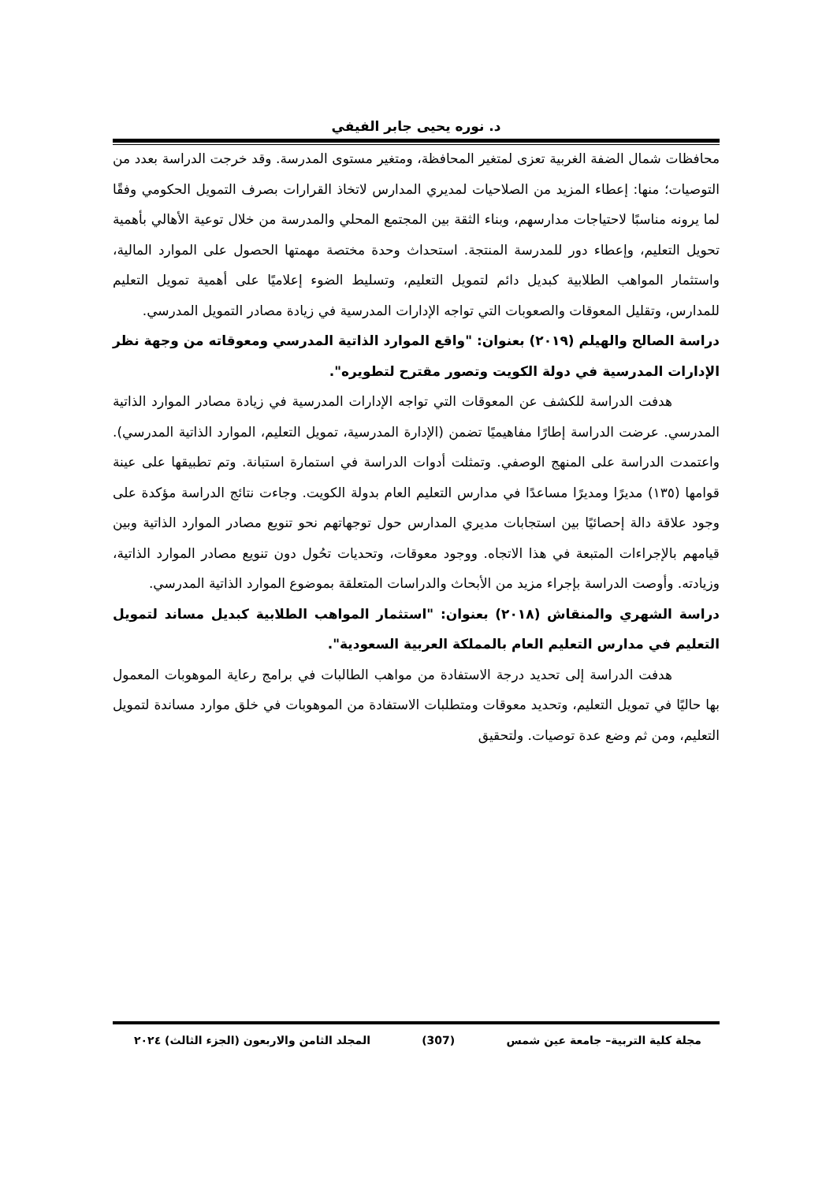د. نوره يحيى جابر الفيفي
محافظات شمال الضفة الغربية تعزى لمتغير المحافظة، ومتغير مستوى المدرسة. وقد خرجت الدراسة بعدد من التوصيات؛ منها: إعطاء المزيد من الصلاحيات لمديري المدارس لاتخاذ القرارات بصرف التمويل الحكومي وفقًا لما يرونه مناسبًا لاحتياجات مدارسهم، وبناء الثقة بين المجتمع المحلي والمدرسة من خلال توعية الأهالي بأهمية تحويل التعليم، وإعطاء دور للمدرسة المنتجة. استحداث وحدة مختصة مهمتها الحصول على الموارد المالية، واستثمار المواهب الطلابية كبديل دائم لتمويل التعليم، وتسليط الضوء إعلاميًا على أهمية تمويل التعليم للمدارس، وتقليل المعوقات والصعوبات التي تواجه الإدارات المدرسية في زيادة مصادر التمويل المدرسي.
دراسة الصالح والهيلم (٢٠١٩) بعنوان: "واقع الموارد الذاتية المدرسي ومعوقاته من وجهة نظر الإدارات المدرسية في دولة الكويت وتصور مقترح لتطويره".
هدفت الدراسة للكشف عن المعوقات التي تواجه الإدارات المدرسية في زيادة مصادر الموارد الذاتية المدرسي. عرضت الدراسة إطارًا مفاهيميًا تضمن (الإدارة المدرسية، تمويل التعليم، الموارد الذاتية المدرسي). واعتمدت الدراسة على المنهج الوصفي. وتمثلت أدوات الدراسة في استمارة استبانة. وتم تطبيقها على عينة قوامها (١٣٥) مديرًا ومديرًا مساعدًا في مدارس التعليم العام بدولة الكويت. وجاءت نتائج الدراسة مؤكدة على وجود علاقة دالة إحصائيًا بين استجابات مديري المدارس حول توجهاتهم نحو تنويع مصادر الموارد الذاتية وبين قيامهم بالإجراءات المتبعة في هذا الاتجاه. ووجود معوقات، وتحديات تحُول دون تنويع مصادر الموارد الذاتية، وزيادته. وأوصت الدراسة بإجراء مزيد من الأبحاث والدراسات المتعلقة بموضوع الموارد الذاتية المدرسي.
دراسة الشهري والمنقاش (٢٠١٨) بعنوان: "استثمار المواهب الطلابية كبديل مساند لتمويل التعليم في مدارس التعليم العام بالمملكة العربية السعودية".
هدفت الدراسة إلى تحديد درجة الاستفادة من مواهب الطالبات في برامج رعاية الموهوبات المعمول بها حاليًا في تمويل التعليم، وتحديد معوقات ومتطلبات الاستفادة من الموهوبات في خلق موارد مساندة لتمويل التعليم، ومن ثم وضع عدة توصيات. ولتحقيق
مجلة كلية التربية– جامعة عين شمس (307) المجلد الثامن والاربعون (الجزء الثالث) ٢٠٢٤